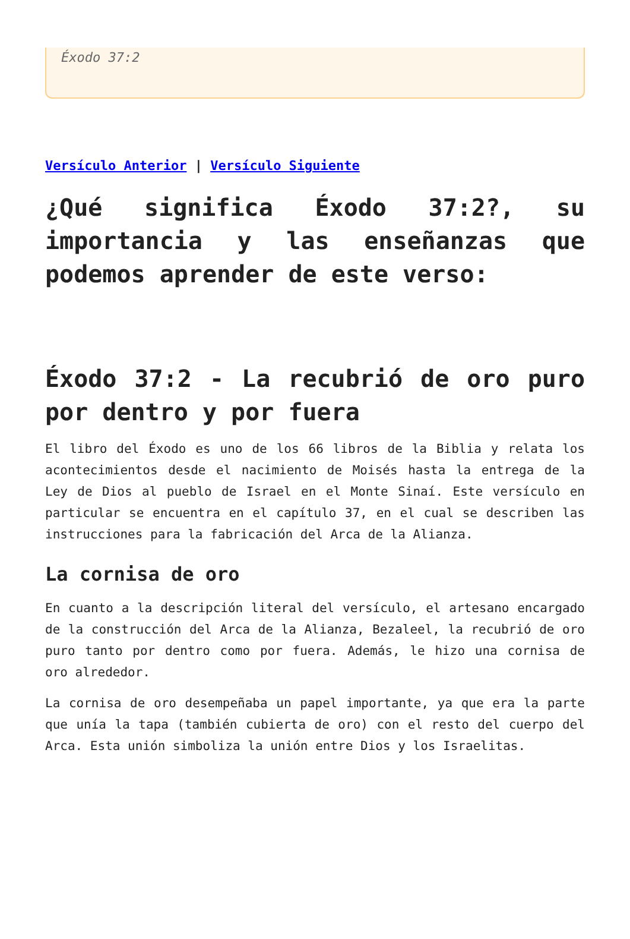Éxodo 37:2
Versículo Anterior | Versículo Siguiente
¿Qué significa Éxodo 37:2?, su importancia y las enseñanzas que podemos aprender de este verso:
Éxodo 37:2 - La recubrió de oro puro por dentro y por fuera
El libro del Éxodo es uno de los 66 libros de la Biblia y relata los acontecimientos desde el nacimiento de Moisés hasta la entrega de la Ley de Dios al pueblo de Israel en el Monte Sinaí. Este versículo en particular se encuentra en el capítulo 37, en el cual se describen las instrucciones para la fabricación del Arca de la Alianza.
La cornisa de oro
En cuanto a la descripción literal del versículo, el artesano encargado de la construcción del Arca de la Alianza, Bezaleel, la recubrió de oro puro tanto por dentro como por fuera. Además, le hizo una cornisa de oro alrededor.
La cornisa de oro desempeñaba un papel importante, ya que era la parte que unía la tapa (también cubierta de oro) con el resto del cuerpo del Arca. Esta unión simboliza la unión entre Dios y los Israelitas.